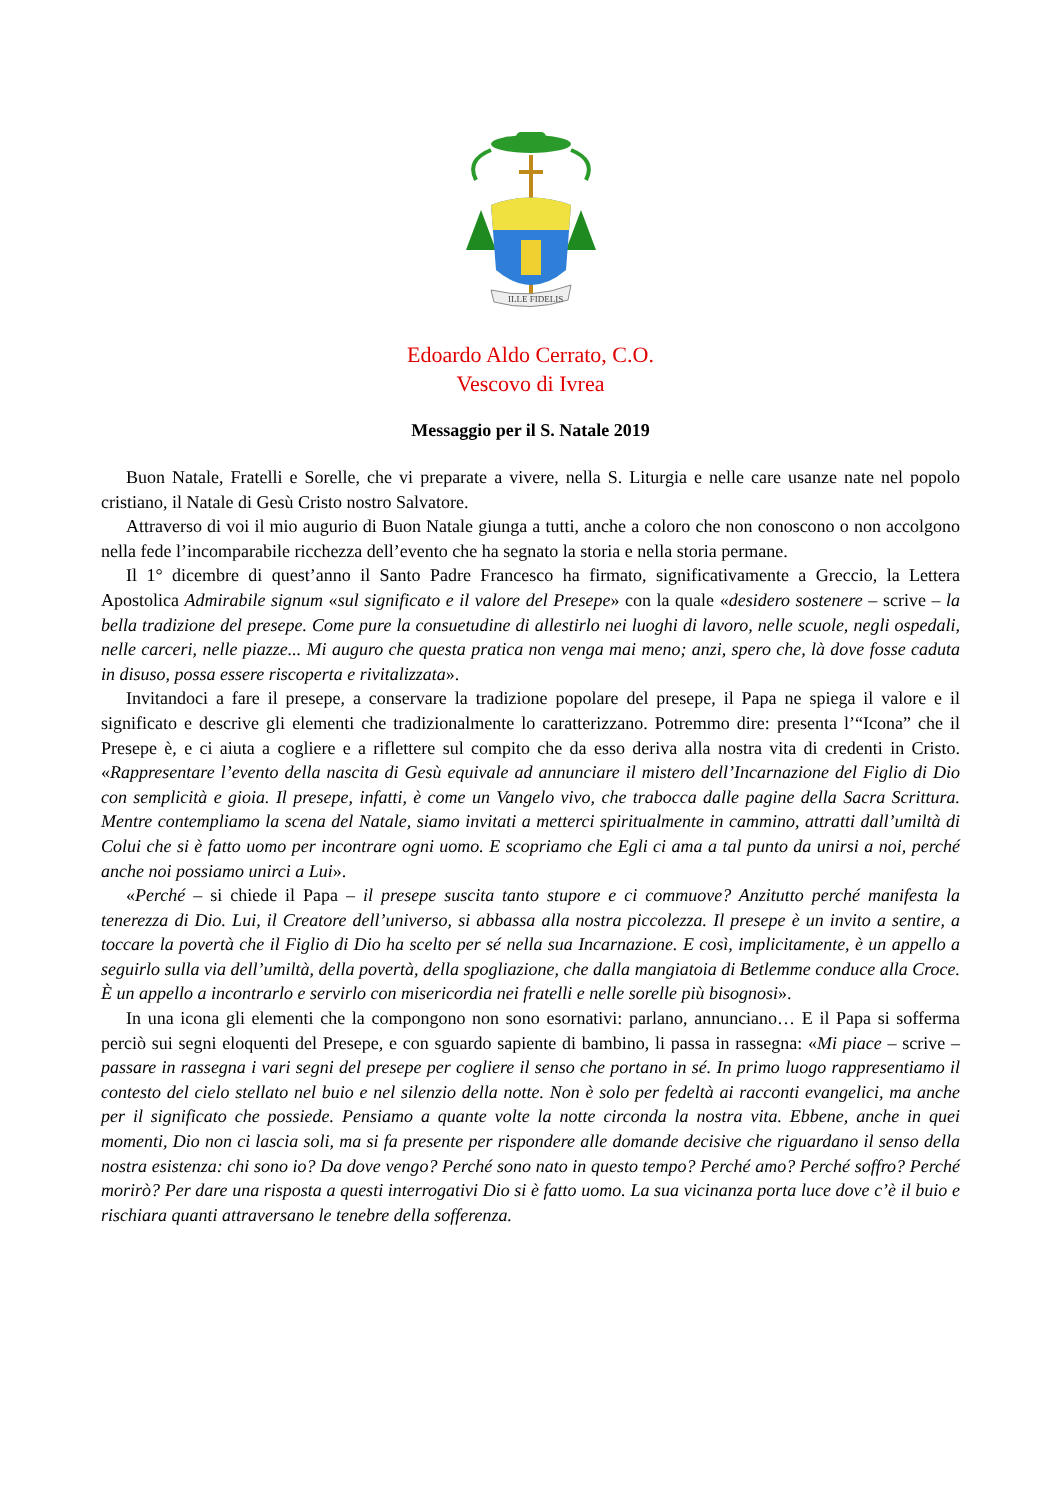ILLE FIDELIS
Edoardo Aldo Cerrato, C.O.
Vescovo di Ivrea
Messaggio per il S. Natale 2019
Buon Natale, Fratelli e Sorelle, che vi preparate a vivere, nella S. Liturgia e nelle care usanze nate nel popolo cristiano, il Natale di Gesù Cristo nostro Salvatore.
Attraverso di voi il mio augurio di Buon Natale giunga a tutti, anche a coloro che non conoscono o non accolgono nella fede l’incomparabile ricchezza dell’evento che ha segnato la storia e nella storia permane.
Il 1° dicembre di quest’anno il Santo Padre Francesco ha firmato, significativamente a Greccio, la Lettera Apostolica Admirabile signum «sul significato e il valore del Presepe» con la quale «desidero sostenere – scrive – la bella tradizione del presepe. Come pure la consuetudine di allestirlo nei luoghi di lavoro, nelle scuole, negli ospedali, nelle carceri, nelle piazze... Mi auguro che questa pratica non venga mai meno; anzi, spero che, là dove fosse caduta in disuso, possa essere riscoperta e rivitalizzata».
Invitandoci a fare il presepe, a conservare la tradizione popolare del presepe, il Papa ne spiega il valore e il significato e descrive gli elementi che tradizionalmente lo caratterizzano. Potremmo dire: presenta l’“Icona” che il Presepe è, e ci aiuta a cogliere e a riflettere sul compito che da esso deriva alla nostra vita di credenti in Cristo. «Rappresentare l’evento della nascita di Gesù equivale ad annunciare il mistero dell’Incarnazione del Figlio di Dio con semplicità e gioia. Il presepe, infatti, è come un Vangelo vivo, che trabocca dalle pagine della Sacra Scrittura. Mentre contempliamo la scena del Natale, siamo invitati a metterci spiritualmente in cammino, attratti dall’umiltà di Colui che si è fatto uomo per incontrare ogni uomo. E scopriamo che Egli ci ama a tal punto da unirsi a noi, perché anche noi possiamo unirci a Lui».
«Perché – si chiede il Papa – il presepe suscita tanto stupore e ci commuove? Anzitutto perché manifesta la tenerezza di Dio. Lui, il Creatore dell’universo, si abbassa alla nostra piccolezza. Il presepe è un invito a sentire, a toccare la povertà che il Figlio di Dio ha scelto per sé nella sua Incarnazione. E così, implicitamente, è un appello a seguirlo sulla via dell’umiltà, della povertà, della spogliazione, che dalla mangiatoia di Betlemme conduce alla Croce. È un appello a incontrarlo e servirlo con misericordia nei fratelli e nelle sorelle più bisognosi».
In una icona gli elementi che la compongono non sono esornativi: parlano, annunciano… E il Papa si sofferma perciò sui segni eloquenti del Presepe, e con sguardo sapiente di bambino, li passa in rassegna: «Mi piace – scrive – passare in rassegna i vari segni del presepe per cogliere il senso che portano in sé. In primo luogo rappresentiamo il contesto del cielo stellato nel buio e nel silenzio della notte. Non è solo per fedeltà ai racconti evangelici, ma anche per il significato che possiede. Pensiamo a quante volte la notte circonda la nostra vita. Ebbene, anche in quei momenti, Dio non ci lascia soli, ma si fa presente per rispondere alle domande decisive che riguardano il senso della nostra esistenza: chi sono io? Da dove vengo? Perché sono nato in questo tempo? Perché amo? Perché soffro? Perché morirò? Per dare una risposta a questi interrogativi Dio si è fatto uomo. La sua vicinanza porta luce dove c’è il buio e rischiara quanti attraversano le tenebre della sofferenza.